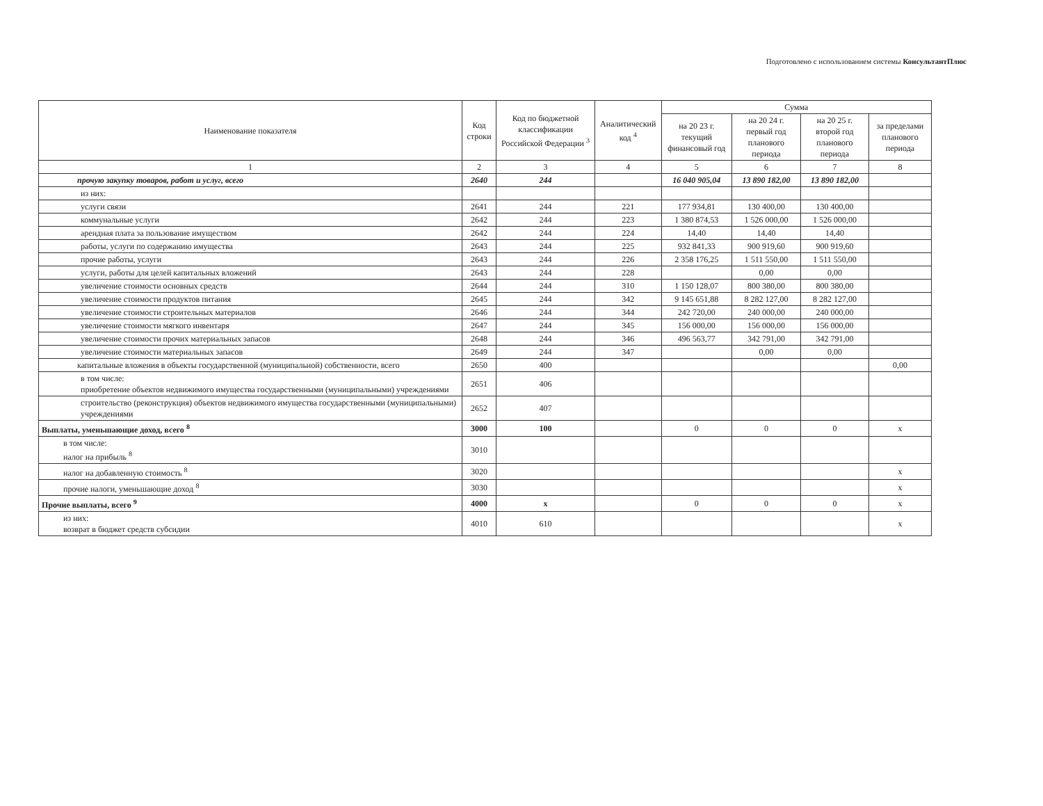Подготовлено с использованием системы КонсультантПлюс
| Наименование показателя | Код строки | Код по бюджетной классификации Российской Федерации <sup>3</sup> | Аналитический код <sup>4</sup> | Сумма | | | |
| --- | --- | --- | --- | --- | --- | --- | --- |
| | | | | на 20 23 г. текущий финансовый год | на 20 24 г. первый год планового периода | на 20 25 г. второй год планового периода | за пределами планового периода |
| 1 | 2 | 3 | 4 | 5 | 6 | 7 | 8 |
| прочую закупку товаров, работ и услуг, всего | 2640 | 244 | | 16 040 905,04 | 13 890 182,00 | 13 890 182,00 | |
| из них: | | | | | | | |
| услуги связи | 2641 | 244 | 221 | 177 934,81 | 130 400,00 | 130 400,00 | |
| коммунальные услуги | 2642 | 244 | 223 | 1 380 874,53 | 1 526 000,00 | 1 526 000,00 | |
| арендная плата за пользование имуществом | 2642 | 244 | 224 | 14,40 | 14,40 | 14,40 | |
| работы, услуги по содержанию имущества | 2643 | 244 | 225 | 932 841,33 | 900 919,60 | 900 919,60 | |
| прочие работы, услуги | 2643 | 244 | 226 | 2 358 176,25 | 1 511 550,00 | 1 511 550,00 | |
| услуги, работы для целей капитальных вложений | 2643 | 244 | 228 | | 0,00 | 0,00 | |
| увеличение стоимости основных средств | 2644 | 244 | 310 | 1 150 128,07 | 800 380,00 | 800 380,00 | |
| увеличение стоимости продуктов питания | 2645 | 244 | 342 | 9 145 651,88 | 8 282 127,00 | 8 282 127,00 | |
| увеличение стоимости строительных материалов | 2646 | 244 | 344 | 242 720,00 | 240 000,00 | 240 000,00 | |
| увеличение стоимости мягкого инвентаря | 2647 | 244 | 345 | 156 000,00 | 156 000,00 | 156 000,00 | |
| увеличение стоимости прочих материальных запасов | 2648 | 244 | 346 | 496 563,77 | 342 791,00 | 342 791,00 | |
| увеличение стоимости материальных запасов | 2649 | 244 | 347 | | 0,00 | 0,00 | |
| капитальные вложения в объекты государственной (муниципальной) собственности, всего | 2650 | 400 | | | | | 0,00 |
| в том числе: приобретение объектов недвижимого имущества государственными (муниципальными) учреждениями | 2651 | 406 | | | | | |
| строительство (реконструкция) объектов недвижимого имущества государственными (муниципальными) учреждениями | 2652 | 407 | | | | | |
| Выплаты, уменьшающие доход, всего <sup>8</sup> | 3000 | 100 | | 0 | 0 | 0 | x |
| в том числе: налог на прибыль <sup>8</sup> | 3010 | | | | | | |
| налог на добавленную стоимость <sup>8</sup> | 3020 | | | | | | x |
| прочие налоги, уменьшающие доход <sup>8</sup> | 3030 | | | | | | x |
| Прочие выплаты, всего <sup>9</sup> | 4000 | x | | 0 | 0 | 0 | x |
| из них: возврат в бюджет средств субсидии | 4010 | 610 | | | | | x |